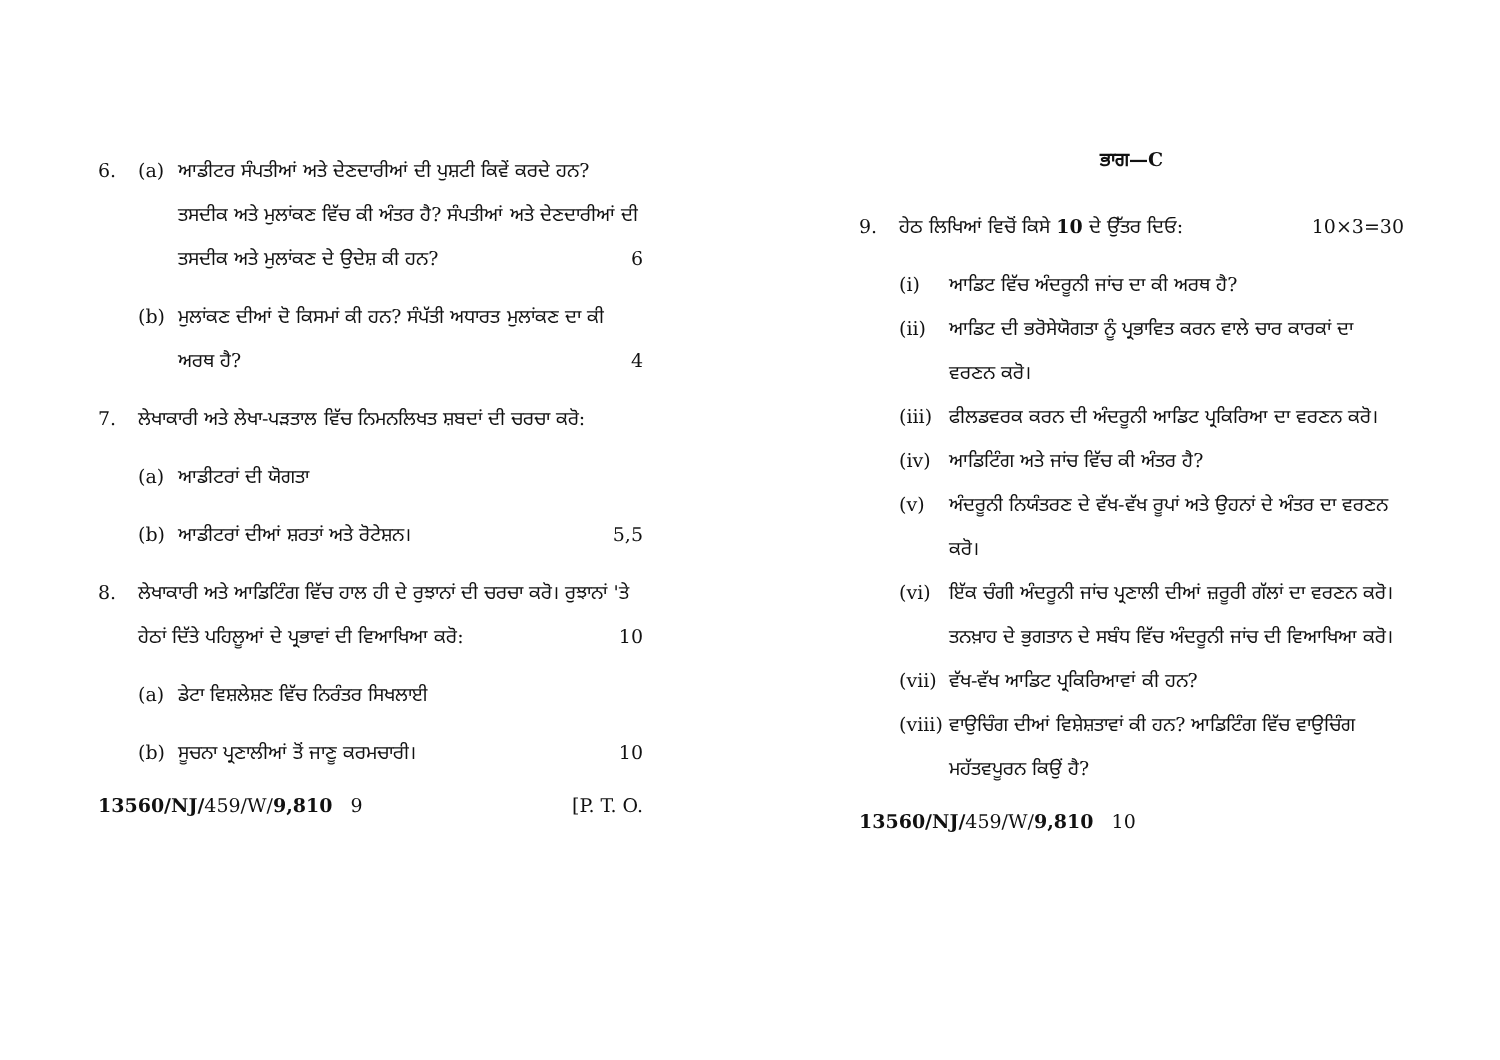6. (a) ਆਡੀਟਰ ਸੰਪਤੀਆਂ ਅਤੇ ਦੇਣਦਾਰੀਆਂ ਦੀ ਪੁਸ਼ਟੀ ਕਿਵੇਂ ਕਰਦੇ ਹਨ? ਤਸਦੀਕ ਅਤੇ ਮੁਲਾਂਕਣ ਵਿੱਚ ਕੀ ਅੰਤਰ ਹੈ? ਸੰਪਤੀਆਂ ਅਤੇ ਦੇਣਦਾਰੀਆਂ ਦੀ ਤਸਦੀਕ ਅਤੇ ਮੁਲਾਂਕਣ ਦੇ ਉਦੇਸ਼ ਕੀ ਹਨ? 6
(b) ਮੁਲਾਂਕਣ ਦੀਆਂ ਦੋ ਕਿਸਮਾਂ ਕੀ ਹਨ? ਸੰਪੱਤੀ ਅਧਾਰਤ ਮੁਲਾਂਕਣ ਦਾ ਕੀ ਅਰਥ ਹੈ? 4
7. ਲੇਖਾਕਾਰੀ ਅਤੇ ਲੇਖਾ-ਪੜਤਾਲ ਵਿੱਚ ਨਿਮਨਲਿਖਤ ਸ਼ਬਦਾਂ ਦੀ ਚਰਚਾ ਕਰੋ:
(a) ਆਡੀਟਰਾਂ ਦੀ ਯੋਗਤਾ
(b) ਆਡੀਟਰਾਂ ਦੀਆਂ ਸ਼ਰਤਾਂ ਅਤੇ ਰੋਟੇਸ਼ਨ। 5,5
8. ਲੇਖਾਕਾਰੀ ਅਤੇ ਆਡਿਟਿੰਗ ਵਿੱਚ ਹਾਲ ਹੀ ਦੇ ਰੁਝਾਨਾਂ ਦੀ ਚਰਚਾ ਕਰੋ। ਰੁਝਾਨਾਂ 'ਤੇ ਹੇਠਾਂ ਦਿੱਤੇ ਪਹਿਲੂਆਂ ਦੇ ਪ੍ਰਭਾਵਾਂ ਦੀ ਵਿਆਖਿਆ ਕਰੋ: 10
(a) ਡੇਟਾ ਵਿਸ਼ਲੇਸ਼ਣ ਵਿੱਚ ਨਿਰੰਤਰ ਸਿਖਲਾਈ
(b) ਸੂਚਨਾ ਪ੍ਰਣਾਲੀਆਂ ਤੋਂ ਜਾਣੂ ਕਰਮਚਾਰੀ। 10
13560/NJ/459/W/9,810 9 [P. T. O.
ਭਾਗ—C
9. ਹੇਠ ਲਿਖਿਆਂ ਵਿਚੋਂ ਕਿਸੇ 10 ਦੇ ਉੱਤਰ ਦਿਓ: 10×3=30
(i) ਆਡਿਟ ਵਿੱਚ ਅੰਦਰੂਨੀ ਜਾਂਚ ਦਾ ਕੀ ਅਰਥ ਹੈ?
(ii) ਆਡਿਟ ਦੀ ਭਰੋਸੇਯੋਗਤਾ ਨੂੰ ਪ੍ਰਭਾਵਿਤ ਕਰਨ ਵਾਲੇ ਚਾਰ ਕਾਰਕਾਂ ਦਾ ਵਰਣਨ ਕਰੋ।
(iii)
ਫੀਲਡਵਰਕ ਕਰਨ ਦੀ ਅੰਦਰੂਨੀ ਆਡਿਟ ਪ੍ਰਕਿਰਿਆ ਦਾ ਵਰਣਨ ਕਰੋ।
(iv) ਆਡਿਟਿੰਗ ਅਤੇ ਜਾਂਚ ਵਿੱਚ ਕੀ ਅੰਤਰ ਹੈ?
(v) ਅੰਦਰੂਨੀ ਨਿਯੰਤਰਣ ਦੇ ਵੱਖ-ਵੱਖ ਰੂਪਾਂ ਅਤੇ ਉਹਨਾਂ ਦੇ ਅੰਤਰ ਦਾ ਵਰਣਨ ਕਰੋ।
(vi) ਇੱਕ ਚੰਗੀ ਅੰਦਰੂਨੀ ਜਾਂਚ ਪ੍ਰਣਾਲੀ ਦੀਆਂ ਜ਼ਰੂਰੀ ਗੱਲਾਂ ਦਾ ਵਰਣਨ ਕਰੋ। ਤਨਖ਼ਾਹ ਦੇ ਭੁਗਤਾਨ ਦੇ ਸਬੰਧ ਵਿੱਚ ਅੰਦਰੂਨੀ ਜਾਂਚ ਦੀ ਵਿਆਖਿਆ ਕਰੋ।
(vii)
ਵੱਖ-ਵੱਖ ਆਡਿਟ ਪ੍ਰਕਿਰਿਆਵਾਂ ਕੀ ਹਨ?
(viii)
ਵਾਉਚਿੰਗ ਦੀਆਂ ਵਿਸ਼ੇਸ਼ਤਾਵਾਂ ਕੀ ਹਨ? ਆਡਿਟਿੰਗ ਵਿੱਚ ਵਾਉਚਿੰਗ ਮਹੱਤਵਪੂਰਨ ਕਿਉਂ ਹੈ?
13560/NJ/459/W/9,810 10